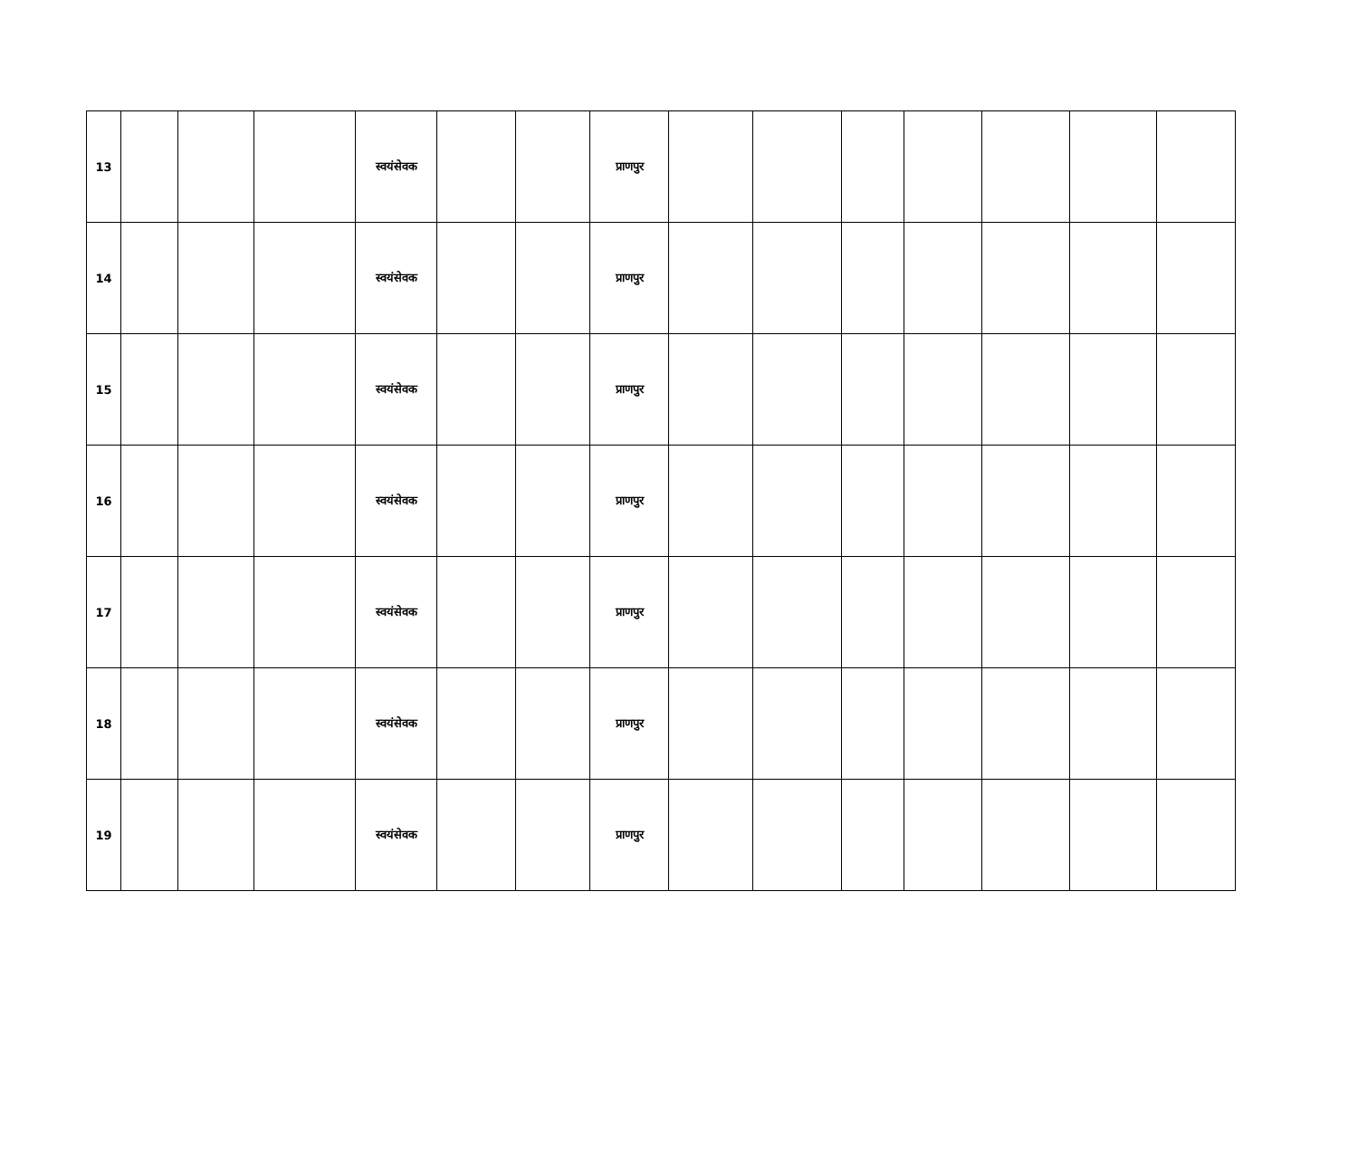| 13 | | | | स्वयंसेवक | | | प्राणपुर | | | | | | | |
| 14 | | | | स्वयंसेवक | | | प्राणपुर | | | | | | | |
| 15 | | | | स्वयंसेवक | | | प्राणपुर | | | | | | | |
| 16 | | | | स्वयंसेवक | | | प्राणपुर | | | | | | | |
| 17 | | | | स्वयंसेवक | | | प्राणपुर | | | | | | | |
| 18 | | | | स्वयंसेवक | | | प्राणपुर | | | | | | | |
| 19 | | | | स्वयंसेवक | | | प्राणपुर | | | | | | | |